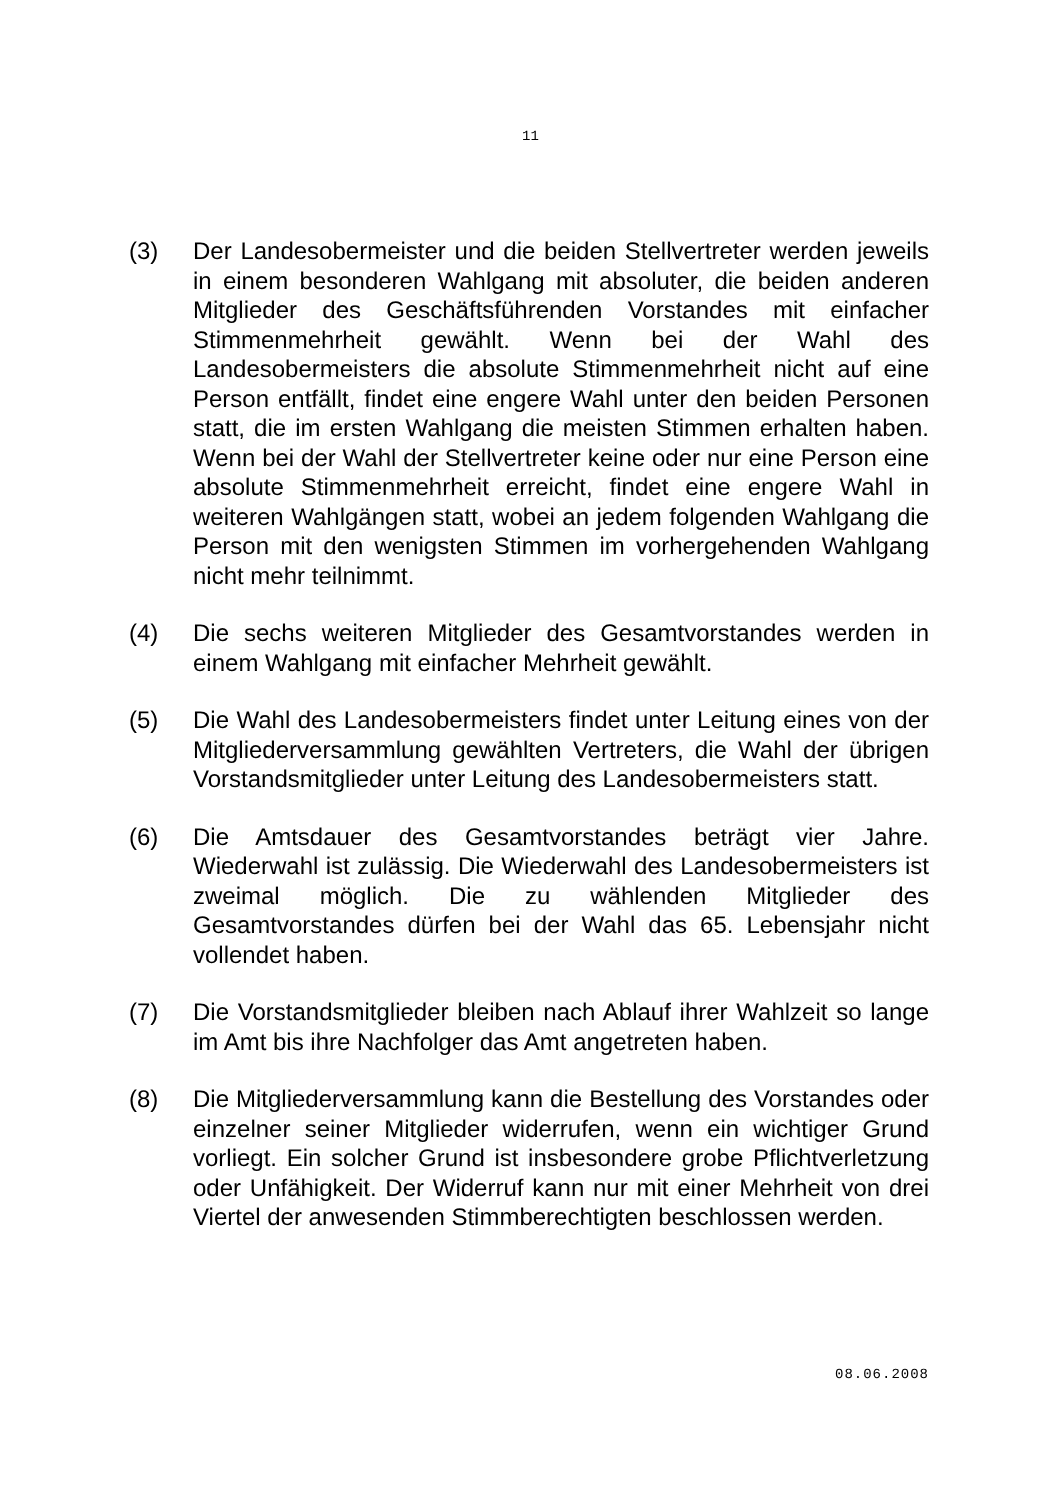11
(3) Der Landesobermeister und die beiden Stellvertreter werden jeweils in einem besonderen Wahlgang mit absoluter, die beiden anderen Mitglieder des Geschäftsführenden Vorstandes mit einfacher Stimmenmehrheit gewählt. Wenn bei der Wahl des Landesobermeisters die absolute Stimmenmehrheit nicht auf eine Person entfällt, findet eine engere Wahl unter den beiden Personen statt, die im ersten Wahlgang die meisten Stimmen erhalten haben. Wenn bei der Wahl der Stellvertreter keine oder nur eine Person eine absolute Stimmenmehrheit erreicht, findet eine engere Wahl in weiteren Wahlgängen statt, wobei an jedem folgenden Wahlgang die Person mit den wenigsten Stimmen im vorhergehenden Wahlgang nicht mehr teilnimmt.
(4) Die sechs weiteren Mitglieder des Gesamtvorstandes werden in einem Wahlgang mit einfacher Mehrheit gewählt.
(5) Die Wahl des Landesobermeisters findet unter Leitung eines von der Mitgliederversammlung gewählten Vertreters, die Wahl der übrigen Vorstandsmitglieder unter Leitung des Landesobermeisters statt.
(6) Die Amtsdauer des Gesamtvorstandes beträgt vier Jahre. Wiederwahl ist zulässig. Die Wiederwahl des Landesobermeisters ist zweimal möglich. Die zu wählenden Mitglieder des Gesamtvorstandes dürfen bei der Wahl das 65. Lebensjahr nicht vollendet haben.
(7) Die Vorstandsmitglieder bleiben nach Ablauf ihrer Wahlzeit so lange im Amt bis ihre Nachfolger das Amt angetreten haben.
(8) Die Mitgliederversammlung kann die Bestellung des Vorstandes oder einzelner seiner Mitglieder widerrufen, wenn ein wichtiger Grund vorliegt. Ein solcher Grund ist insbesondere grobe Pflichtverletzung oder Unfähigkeit. Der Widerruf kann nur mit einer Mehrheit von drei Viertel der anwesenden Stimmberechtigten beschlossen werden.
08.06.2008